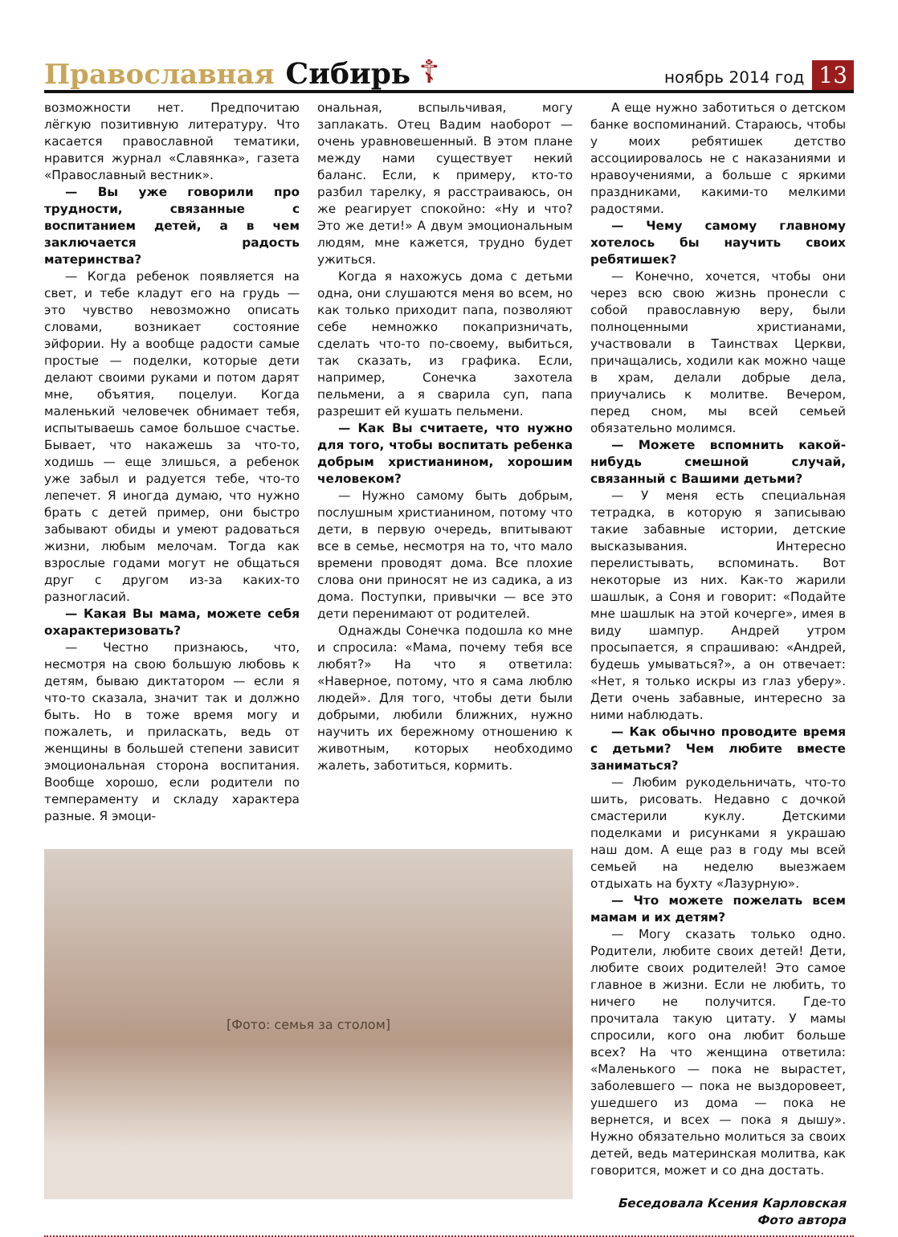Православная Сибирь ☦ ноябрь 2014 год 13
возможности нет. Предпочитаю лёгкую позитивную литературу. Что касается православной тематики, нравится журнал «Славянка», газета «Православный вестник».
— Вы уже говорили про трудности, связанные с воспитанием детей, а в чем заключается радость материнства?
— Когда ребенок появляется на свет, и тебе кладут его на грудь — это чувство невозможно описать словами, возникает состояние эйфории. Ну а вообще радости самые простые — поделки, которые дети делают своими руками и потом дарят мне, объятия, поцелуи. Когда маленький человечек обнимает тебя, испытываешь самое большое счастье. Бывает, что накажешь за что-то, ходишь — еще злишься, а ребенок уже забыл и радуется тебе, что-то лепечет. Я иногда думаю, что нужно брать с детей пример, они быстро забывают обиды и умеют радоваться жизни, любым мелочам. Тогда как взрослые годами могут не общаться друг с другом из-за каких-то разногласий.
— Какая Вы мама, можете себя охарактеризовать?
— Честно признаюсь, что, несмотря на свою большую любовь к детям, бываю диктатором — если я что-то сказала, значит так и должно быть. Но в тоже время могу и пожалеть, и приласкать, ведь от женщины в большей степени зависит эмоциональная сторона воспитания. Вообще хорошо, если родители по темпераменту и складу характера разные. Я эмоци-
ональная, вспыльчивая, могу заплакать. Отец Вадим наоборот — очень уравновешенный. В этом плане между нами существует некий баланс. Если, к примеру, кто-то разбил тарелку, я расстраиваюсь, он же реагирует спокойно: «Ну и что? Это же дети!» А двум эмоциональным людям, мне кажется, трудно будет ужиться.
Когда я нахожусь дома с детьми одна, они слушаются меня во всем, но как только приходит папа, позволяют себе немножко покапризничать, сделать что-то по-своему, выбиться, так сказать, из графика. Если, например, Сонечка захотела пельмени, а я сварила суп, папа разрешит ей кушать пельмени.
— Как Вы считаете, что нужно для того, чтобы воспитать ребенка добрым христианином, хорошим человеком?
— Нужно самому быть добрым, послушным христианином, потому что дети, в первую очередь, впитывают все в семье, несмотря на то, что мало времени проводят дома. Все плохие слова они приносят не из садика, а из дома. Поступки, привычки — все это дети перенимают от родителей.
Однажды Сонечка подошла ко мне и спросила: «Мама, почему тебя все любят?» На что я ответила: «Наверное, потому, что я сама люблю людей». Для того, чтобы дети были добрыми, любили ближних, нужно научить их бережному отношению к животным, которых необходимо жалеть, заботиться, кормить.
[Фото: семья за столом]
А еще нужно заботиться о детском банке воспоминаний. Стараюсь, чтобы у моих ребятишек детство ассоциировалось не с наказаниями и нравоучениями, а больше с яркими праздниками, какими-то мелкими радостями.
— Чему самому главному хотелось бы научить своих ребятишек?
— Конечно, хочется, чтобы они через всю свою жизнь пронесли с собой православную веру, были полноценными христианами, участвовали в Таинствах Церкви, причащались, ходили как можно чаще в храм, делали добрые дела, приучались к молитве. Вечером, перед сном, мы всей семьей обязательно молимся.
— Можете вспомнить какой-нибудь смешной случай, связанный с Вашими детьми?
— У меня есть специальная тетрадка, в которую я записываю такие забавные истории, детские высказывания. Интересно перелистывать, вспоминать. Вот некоторые из них. Как-то жарили шашлык, а Соня и говорит: «Подайте мне шашлык на этой кочерге», имея в виду шампур. Андрей утром просыпается, я спрашиваю: «Андрей, будешь умываться?», а он отвечает: «Нет, я только искры из глаз уберу». Дети очень забавные, интересно за ними наблюдать.
— Как обычно проводите время с детьми? Чем любите вместе заниматься?
— Любим рукодельничать, что-то шить, рисовать. Недавно с дочкой смастерили куклу. Детскими поделками и рисунками я украшаю наш дом. А еще раз в году мы всей семьей на неделю выезжаем отдыхать на бухту «Лазурную».
— Что можете пожелать всем мамам и их детям?
— Могу сказать только одно. Родители, любите своих детей! Дети, любите своих родителей! Это самое главное в жизни. Если не любить, то ничего не получится. Где-то прочитала такую цитату. У мамы спросили, кого она любит больше всех? На что женщина ответила: «Маленького — пока не вырастет, заболевшего — пока не выздоровеет, ушедшего из дома — пока не вернется, и всех — пока я дышу». Нужно обязательно молиться за своих детей, ведь материнская молитва, как говорится, может и со дна достать.
Беседовала Ксения Карловская
Фото автора